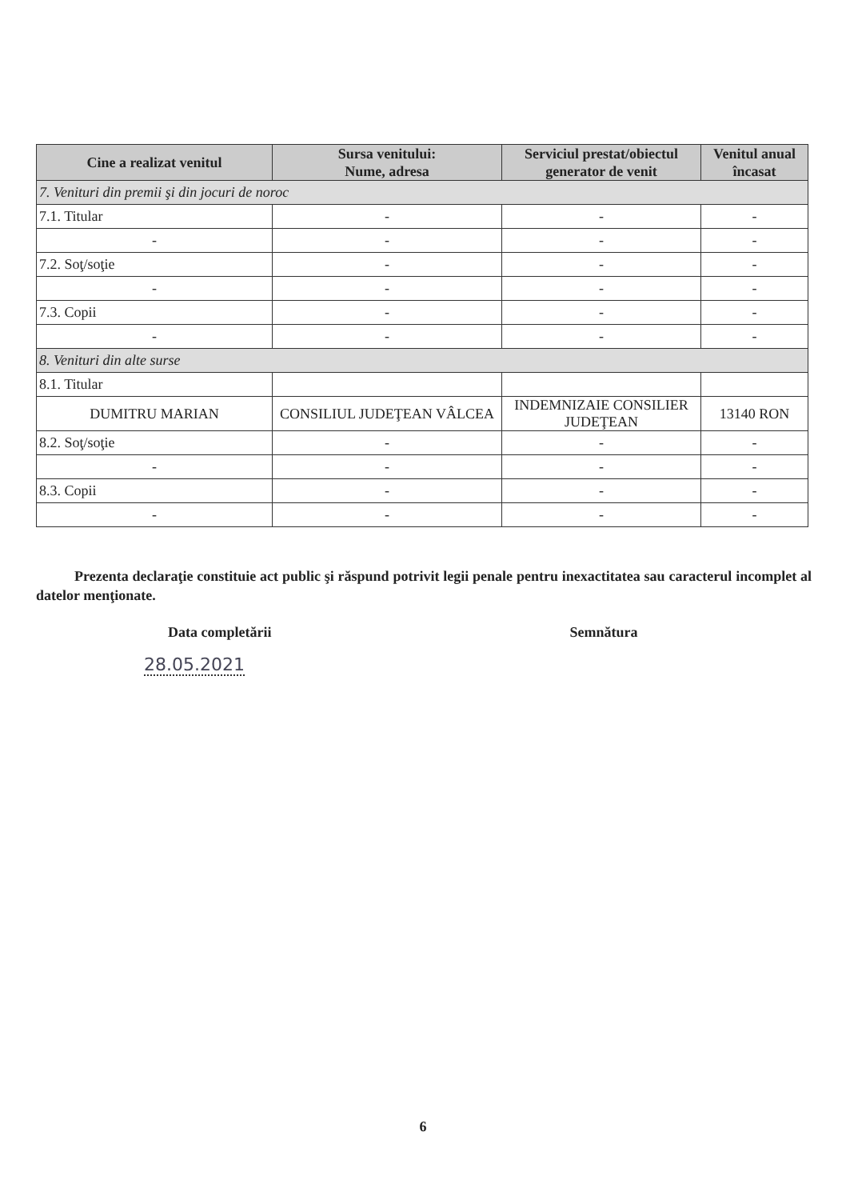| Cine a realizat venitul | Sursa venitului: Nume, adresa | Serviciul prestat/obiectul generator de venit | Venitul anual încasat |
| --- | --- | --- | --- |
| 7. Venituri din premii şi din jocuri de noroc | | | |
| 7.1. Titular | - | - | - |
| - | - | - | - |
| 7.2. Soţ/soţie | - | - | - |
| - | - | - | - |
| 7.3. Copii | - | - | - |
| - | - | - | - |
| 8. Venituri din alte surse | | | |
| 8.1. Titular | | | |
| DUMITRU MARIAN | CONSILIUL JUDEŢEAN VÂLCEA | INDEMNIZAIE CONSILIER JUDEŢEAN | 13140 RON |
| 8.2. Soţ/soţie | - | - | - |
| - | - | - | - |
| 8.3. Copii | - | - | - |
| - | - | - | - |
Prezenta declaraţie constituie act public şi răspund potrivit legii penale pentru inexactitatea sau caracterul incomplet al datelor menţionate.
Data completării Semnătura
28.05.2021
6